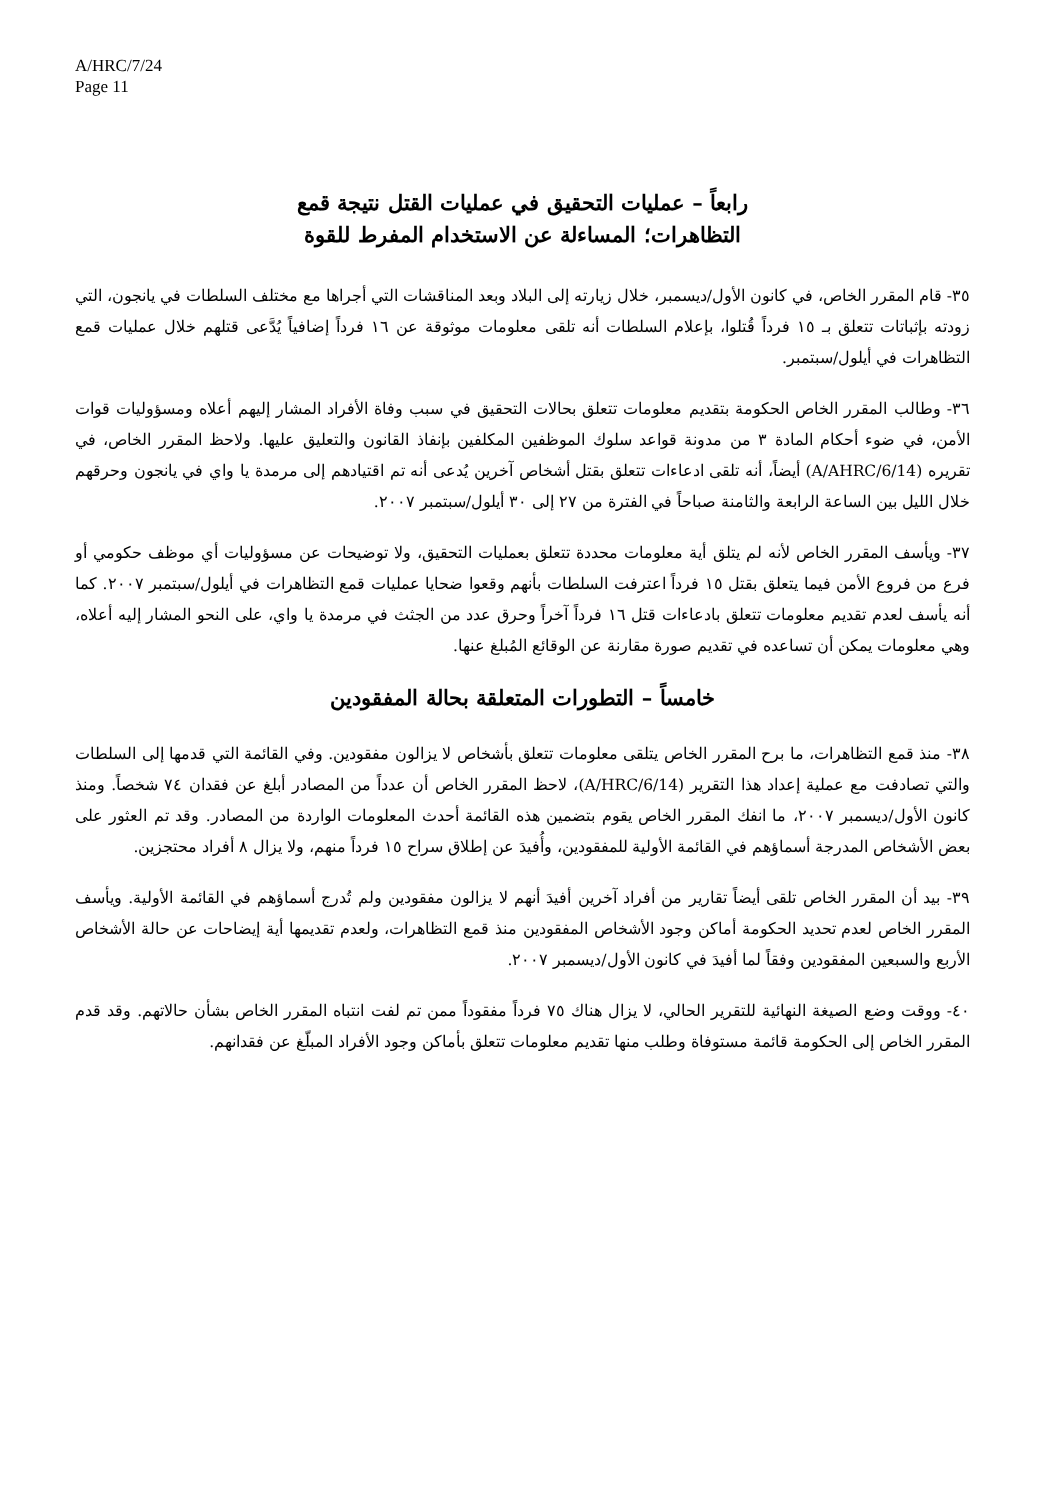A/HRC/7/24
Page 11
رابعاً – عمليات التحقيق في عمليات القتل نتيجة قمع
التظاهرات؛ المساءلة عن الاستخدام المفرط للقوة
٣٥- قام المقرر الخاص، في كانون الأول/ديسمبر، خلال زيارته إلى البلاد وبعد المناقشات التي أجراها مع مختلف السلطات في يانجون، التي زودته بإثباتات تتعلق بـ ١٥ فرداً قُتلوا، بإعلام السلطات أنه تلقى معلومات موثوقة عن ١٦ فرداً إضافياً يُدَّعى قتلهم خلال عمليات قمع التظاهرات في أيلول/سبتمبر.
٣٦- وطالب المقرر الخاص الحكومة بتقديم معلومات تتعلق بحالات التحقيق في سبب وفاة الأفراد المشار إليهم أعلاه ومسؤوليات قوات الأمن، في ضوء أحكام المادة ٣ من مدونة قواعد سلوك الموظفين المكلفين بإنفاذ القانون والتعليق عليها. ولاحظ المقرر الخاص، في تقريره (A/AHRC/6/14) أيضاً، أنه تلقى ادعاءات تتعلق بقتل أشخاص آخرين يُدعى أنه تم اقتيادهم إلى مرمدة يا واي في يانجون وحرقهم خلال الليل بين الساعة الرابعة والثامنة صباحاً في الفترة من ٢٧ إلى ٣٠ أيلول/سبتمبر ٢٠٠٧.
٣٧- ويأسف المقرر الخاص لأنه لم يتلق أية معلومات محددة تتعلق بعمليات التحقيق، ولا توضيحات عن مسؤوليات أي موظف حكومي أو فرع من فروع الأمن فيما يتعلق بقتل ١٥ فرداً اعترفت السلطات بأنهم وقعوا ضحايا عمليات قمع التظاهرات في أيلول/سبتمبر ٢٠٠٧. كما أنه يأسف لعدم تقديم معلومات تتعلق بادعاءات قتل ١٦ فرداً آخراً وحرق عدد من الجثث في مرمدة يا واي، على النحو المشار إليه أعلاه، وهي معلومات يمكن أن تساعده في تقديم صورة مقارنة عن الوقائع المُبلغ عنها.
خامساً – التطورات المتعلقة بحالة المفقودين
٣٨- منذ قمع التظاهرات، ما برح المقرر الخاص يتلقى معلومات تتعلق بأشخاص لا يزالون مفقودين. وفي القائمة التي قدمها إلى السلطات والتي تصادفت مع عملية إعداد هذا التقرير (A/HRC/6/14)، لاحظ المقرر الخاص أن عدداً من المصادر أبلغ عن فقدان ٧٤ شخصاً. ومنذ كانون الأول/ديسمبر ٢٠٠٧، ما انفك المقرر الخاص يقوم بتضمين هذه القائمة أحدث المعلومات الواردة من المصادر. وقد تم العثور على بعض الأشخاص المدرجة أسماؤهم في القائمة الأولية للمفقودين، وأُفيدَ عن إطلاق سراح ١٥ فرداً منهم، ولا يزال ٨ أفراد محتجزين.
٣٩- بيد أن المقرر الخاص تلقى أيضاً تقارير من أفراد آخرين أفيدَ أنهم لا يزالون مفقودين ولم تُدرج أسماؤهم في القائمة الأولية. ويأسف المقرر الخاص لعدم تحديد الحكومة أماكن وجود الأشخاص المفقودين منذ قمع التظاهرات، ولعدم تقديمها أية إيضاحات عن حالة الأشخاص الأربع والسبعين المفقودين وفقاً لما أفيدَ في كانون الأول/ديسمبر ٢٠٠٧.
٤٠- ووقت وضع الصيغة النهائية للتقرير الحالي، لا يزال هناك ٧٥ فرداً مفقوداً ممن تم لفت انتباه المقرر الخاص بشأن حالاتهم. وقد قدم المقرر الخاص إلى الحكومة قائمة مستوفاة وطلب منها تقديم معلومات تتعلق بأماكن وجود الأفراد المبلّغ عن فقدانهم.